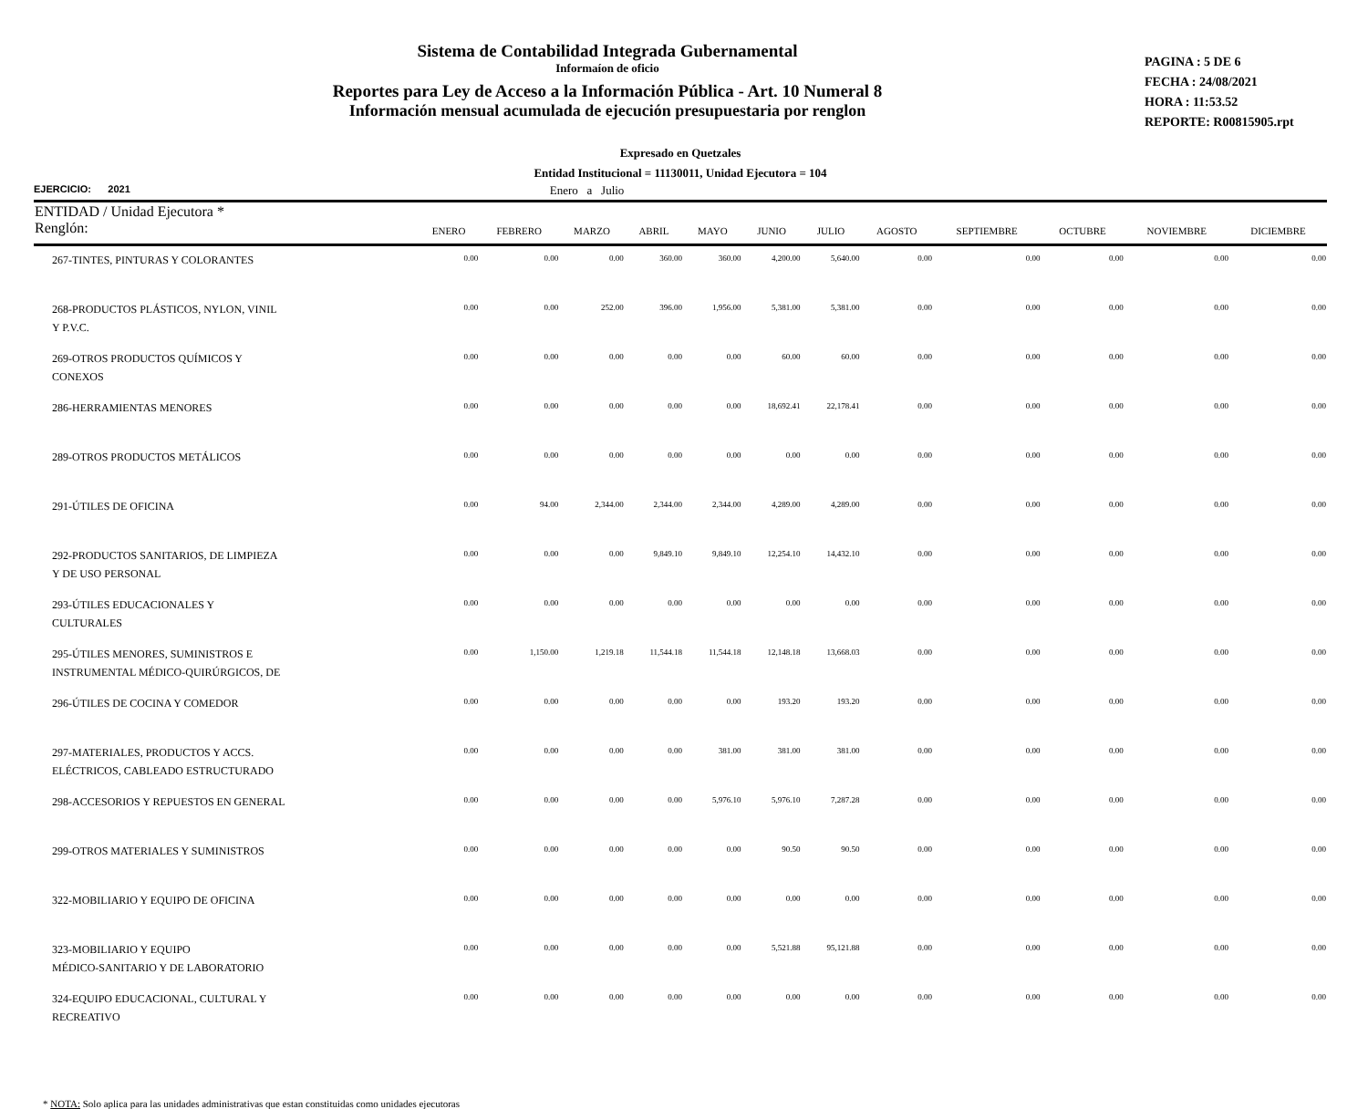Sistema de Contabilidad Integrada Gubernamental
Informaíon de oficio
Reportes para Ley de Acceso a la Información Pública - Art. 10 Numeral 8
Información mensual acumulada de ejecución presupuestaria por renglon
PAGINA : 5 DE 6
FECHA : 24/08/2021
HORA : 11:53.52
REPORTE: R00815905.rpt
Expresado en Quetzales
Entidad Institucional = 11130011, Unidad Ejecutora = 104
EJERCICIO: 2021 Enero a Julio
| ENTIDAD / Unidad Ejecutora * Renglón: | ENERO | FEBRERO | MARZO | ABRIL | MAYO | JUNIO | JULIO | AGOSTO | SEPTIEMBRE | OCTUBRE | NOVIEMBRE | DICIEMBRE |
| --- | --- | --- | --- | --- | --- | --- | --- | --- | --- | --- | --- | --- |
| 267-TINTES, PINTURAS Y COLORANTES | 0.00 | 0.00 | 0.00 | 360.00 | 360.00 | 4,200.00 | 5,640.00 | 0.00 | 0.00 | 0.00 | 0.00 | 0.00 |
| 268-PRODUCTOS PLÁSTICOS, NYLON, VINIL Y P.V.C. | 0.00 | 0.00 | 252.00 | 396.00 | 1,956.00 | 5,381.00 | 5,381.00 | 0.00 | 0.00 | 0.00 | 0.00 | 0.00 |
| 269-OTROS PRODUCTOS QUÍMICOS Y CONEXOS | 0.00 | 0.00 | 0.00 | 0.00 | 0.00 | 60.00 | 60.00 | 0.00 | 0.00 | 0.00 | 0.00 | 0.00 |
| 286-HERRAMIENTAS MENORES | 0.00 | 0.00 | 0.00 | 0.00 | 0.00 | 18,692.41 | 22,178.41 | 0.00 | 0.00 | 0.00 | 0.00 | 0.00 |
| 289-OTROS PRODUCTOS METÁLICOS | 0.00 | 0.00 | 0.00 | 0.00 | 0.00 | 0.00 | 0.00 | 0.00 | 0.00 | 0.00 | 0.00 | 0.00 |
| 291-ÚTILES DE OFICINA | 0.00 | 94.00 | 2,344.00 | 2,344.00 | 2,344.00 | 4,289.00 | 4,289.00 | 0.00 | 0.00 | 0.00 | 0.00 | 0.00 |
| 292-PRODUCTOS SANITARIOS, DE LIMPIEZA Y DE USO PERSONAL | 0.00 | 0.00 | 0.00 | 9,849.10 | 9,849.10 | 12,254.10 | 14,432.10 | 0.00 | 0.00 | 0.00 | 0.00 | 0.00 |
| 293-ÚTILES EDUCACIONALES Y CULTURALES | 0.00 | 0.00 | 0.00 | 0.00 | 0.00 | 0.00 | 0.00 | 0.00 | 0.00 | 0.00 | 0.00 | 0.00 |
| 295-ÚTILES MENORES, SUMINISTROS E INSTRUMENTAL MÉDICO-QUIRÚRGICOS, DE | 0.00 | 1,150.00 | 1,219.18 | 11,544.18 | 11,544.18 | 12,148.18 | 13,668.03 | 0.00 | 0.00 | 0.00 | 0.00 | 0.00 |
| 296-ÚTILES DE COCINA Y COMEDOR | 0.00 | 0.00 | 0.00 | 0.00 | 0.00 | 193.20 | 193.20 | 0.00 | 0.00 | 0.00 | 0.00 | 0.00 |
| 297-MATERIALES, PRODUCTOS Y ACCS. ELÉCTRICOS, CABLEADO ESTRUCTURADO | 0.00 | 0.00 | 0.00 | 0.00 | 381.00 | 381.00 | 381.00 | 0.00 | 0.00 | 0.00 | 0.00 | 0.00 |
| 298-ACCESORIOS Y REPUESTOS EN GENERAL | 0.00 | 0.00 | 0.00 | 0.00 | 5,976.10 | 5,976.10 | 7,287.28 | 0.00 | 0.00 | 0.00 | 0.00 | 0.00 |
| 299-OTROS MATERIALES Y SUMINISTROS | 0.00 | 0.00 | 0.00 | 0.00 | 0.00 | 90.50 | 90.50 | 0.00 | 0.00 | 0.00 | 0.00 | 0.00 |
| 322-MOBILIARIO Y EQUIPO DE OFICINA | 0.00 | 0.00 | 0.00 | 0.00 | 0.00 | 0.00 | 0.00 | 0.00 | 0.00 | 0.00 | 0.00 | 0.00 |
| 323-MOBILIARIO Y EQUIPO MÉDICO-SANITARIO Y DE LABORATORIO | 0.00 | 0.00 | 0.00 | 0.00 | 0.00 | 5,521.88 | 95,121.88 | 0.00 | 0.00 | 0.00 | 0.00 | 0.00 |
| 324-EQUIPO EDUCACIONAL, CULTURAL Y RECREATIVO | 0.00 | 0.00 | 0.00 | 0.00 | 0.00 | 0.00 | 0.00 | 0.00 | 0.00 | 0.00 | 0.00 | 0.00 |
* NOTA: Solo aplica para las unidades administrativas que estan constituidas como unidades ejecutoras